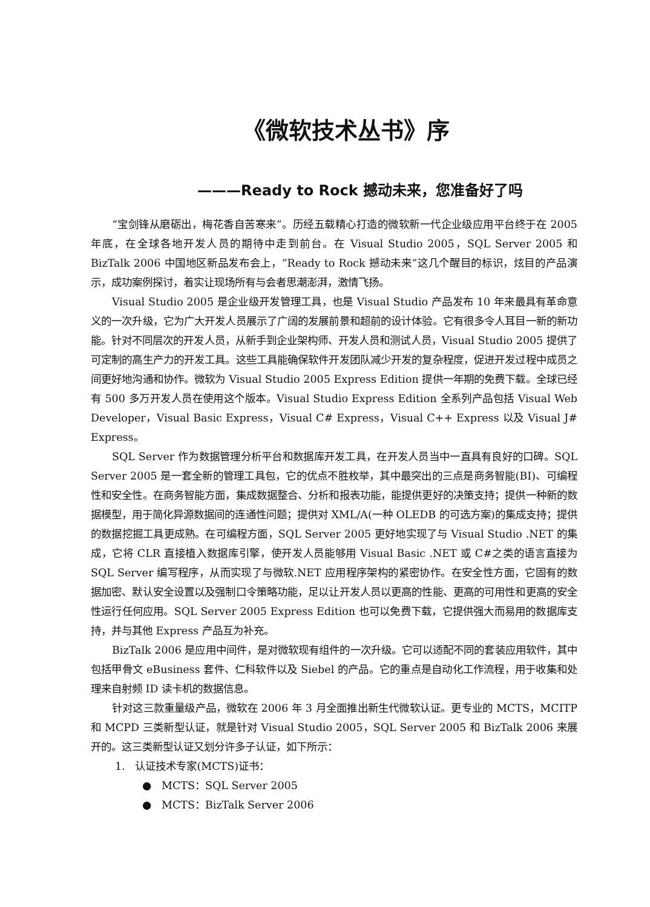《微软技术丛书》序
———Ready to Rock 撼动未来，您准备好了吗
“宝剑锋从磨砺出，梅花香自苦寒来”。历经五载精心打造的微软新一代企业级应用平台终于在 2005 年底，在全球各地开发人员的期待中走到前台。在 Visual Studio 2005，SQL Server 2005 和 BizTalk 2006 中国地区新品发布会上，“Ready to Rock 撼动未来”这几个醒目的标识，炫目的产品演示，成功案例探讨，着实让现场所有与会者思潮澎湃，激情飞扬。
Visual Studio 2005 是企业级开发管理工具，也是 Visual Studio 产品发布 10 年来最具有革命意义的一次升级，它为广大开发人员展示了广阔的发展前景和超前的设计体验。它有很多令人耳目一新的新功能。针对不同层次的开发人员，从新手到企业架构师、开发人员和测试人员，Visual Studio 2005 提供了可定制的高生产力的开发工具。这些工具能确保软件开发团队减少开发的复杂程度，促进开发过程中成员之间更好地沟通和协作。微软为 Visual Studio 2005 Express Edition 提供一年期的免费下载。全球已经有 500 多万开发人员在使用这个版本。Visual Studio Express Edition 全系列产品包括 Visual Web Developer，Visual Basic Express，Visual C# Express，Visual C++ Express 以及 Visual J# Express。
SQL Server 作为数据管理分析平台和数据库开发工具，在开发人员当中一直具有良好的口碑。SQL Server 2005 是一套全新的管理工具包，它的优点不胜枚举，其中最突出的三点是商务智能(BI)、可编程性和安全性。在商务智能方面，集成数据整合、分析和报表功能，能提供更好的决策支持；提供一种新的数据模型，用于简化异源数据间的连通性问题；提供对 XML/A(一种 OLEDB 的可选方案)的集成支持；提供的数据挖掘工具更成熟。在可编程方面，SQL Server 2005 更好地实现了与 Visual Studio .NET 的集成，它将 CLR 直接植入数据库引擎，使开发人员能够用 Visual Basic .NET 或 C#之类的语言直接为 SQL Server 编写程序，从而实现了与微软.NET 应用程序架构的紧密协作。在安全性方面，它固有的数据加密、默认安全设置以及强制口令策略功能，足以让开发人员以更高的性能、更高的可用性和更高的安全性运行任何应用。SQL Server 2005 Express Edition 也可以免费下载，它提供强大而易用的数据库支持，并与其他 Express 产品互为补充。
BizTalk 2006 是应用中间件，是对微软现有组件的一次升级。它可以适配不同的套装应用软件，其中包括甲骨文 eBusiness 套件、仁科软件以及 Siebel 的产品。它的重点是自动化工作流程，用于收集和处理来自射频 ID 读卡机的数据信息。
针对这三款重量级产品，微软在 2006 年 3 月全面推出新生代微软认证。更专业的 MCTS，MCITP 和 MCPD 三类新型认证，就是针对 Visual Studio 2005，SQL Server 2005 和 BizTalk 2006 来展开的。这三类新型认证又划分许多子认证，如下所示：
1. 认证技术专家(MCTS)证书：
● MCTS：SQL Server 2005
● MCTS：BizTalk Server 2006